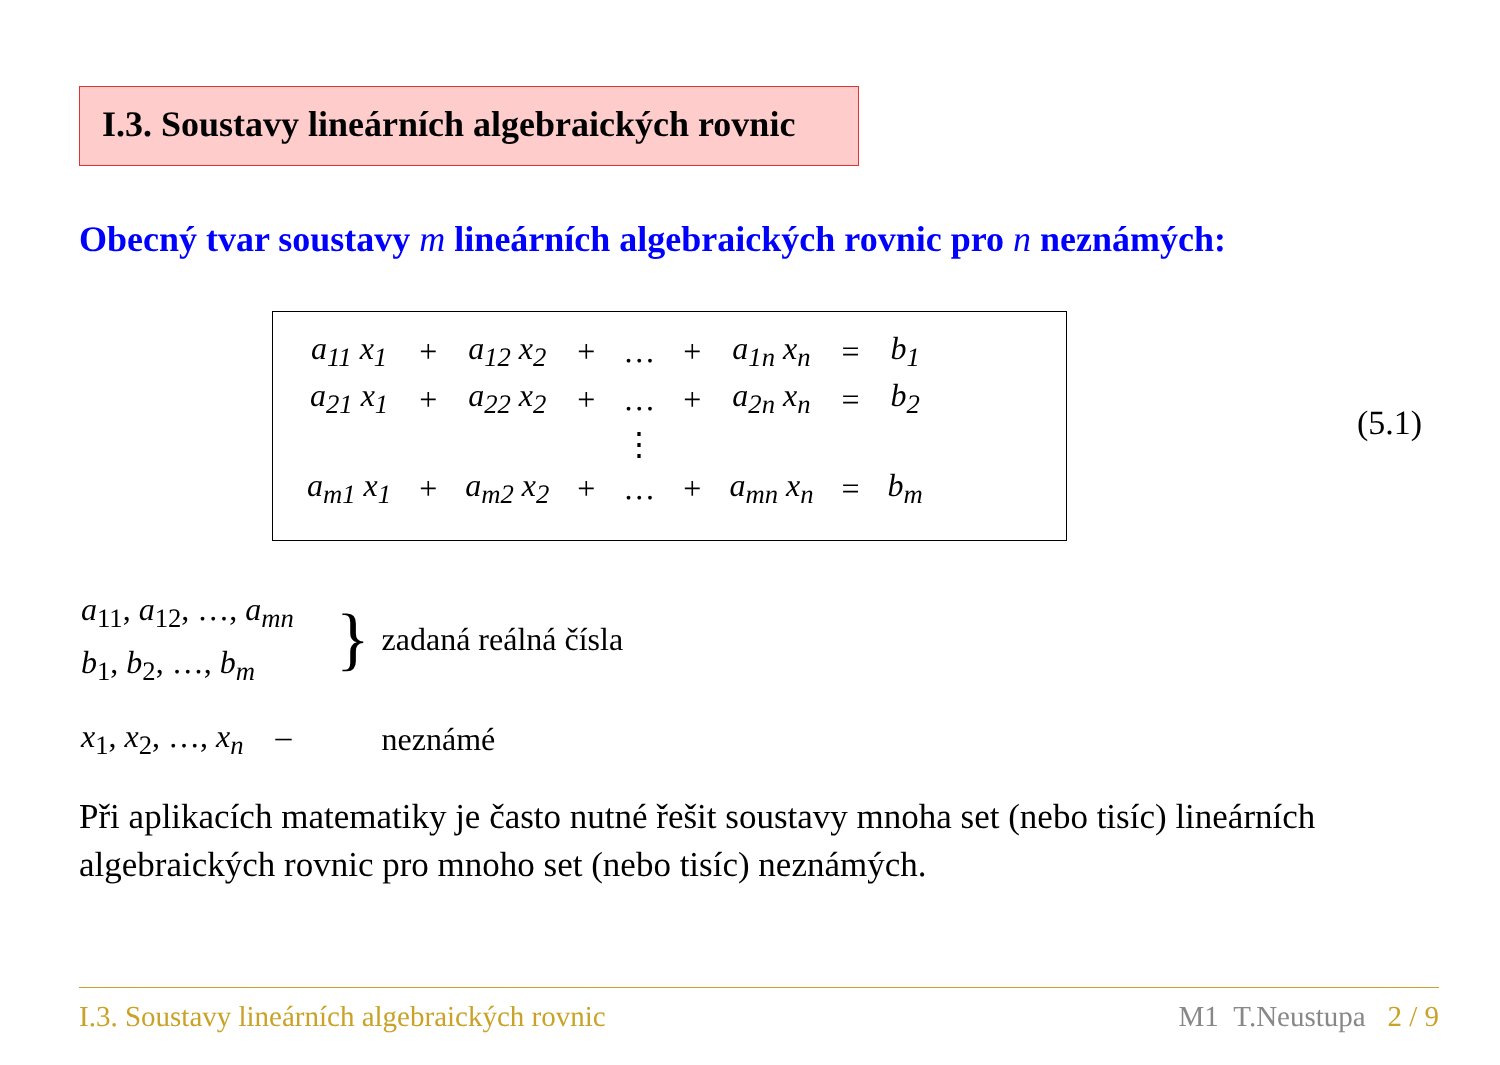I.3. Soustavy lineárních algebraických rovnic
Obecný tvar soustavy m lineárních algebraických rovnic pro n neznámých:
| a<sub>11</sub> x<sub>1</sub> | + | a<sub>12</sub> x<sub>2</sub> | + | … | + | a<sub>1n</sub> x<sub>n</sub> | = | b<sub>1</sub> |
| a<sub>21</sub> x<sub>1</sub> | + | a<sub>22</sub> x<sub>2</sub> | + | … | + | a<sub>2n</sub> x<sub>n</sub> | = | b<sub>2</sub> |
| | | | | ⋮ | | | | |
| a<sub>m1</sub> x<sub>1</sub> | + | a<sub>m2</sub> x<sub>2</sub> | + | … | + | a<sub>mn</sub> x<sub>n</sub> | = | b<sub>m</sub> |
(5.1)
| a<sub>11</sub>, a<sub>12</sub>, …, a<sub>mn</sub> | } | zadaná reálná čísla |
| b<sub>1</sub>, b<sub>2</sub>, …, b<sub>m</sub> | | |
| x<sub>1</sub>, x<sub>2</sub>, …, x<sub>n</sub> – | | neznámé |
Při aplikacích matematiky je často nutné řešit soustavy mnoha set (nebo tisíc) lineárních algebraických rovnic pro mnoho set (nebo tisíc) neznámých.
I.3. Soustavy lineárních algebraických rovnic M1 T.Neustupa 2 / 9